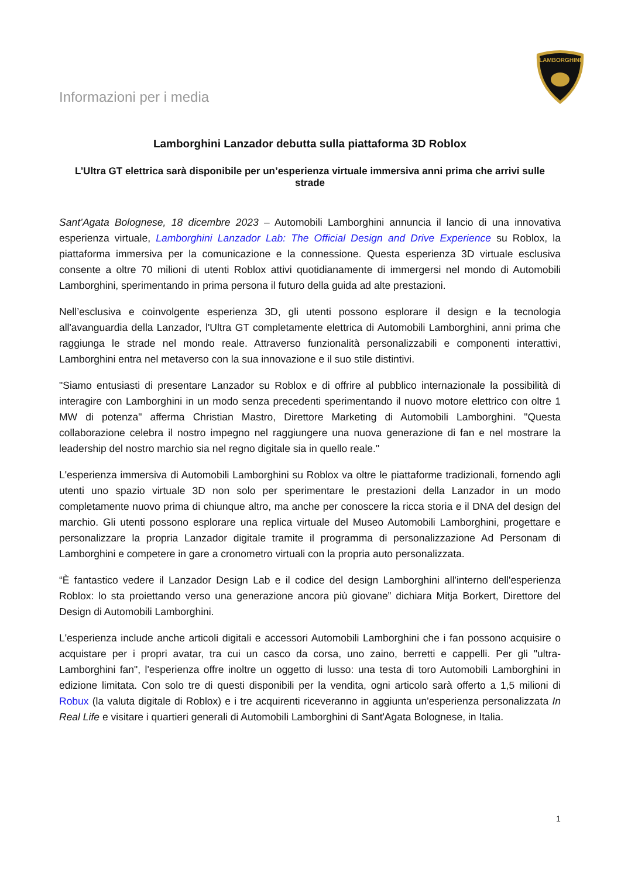Informazioni per i media
LAMBORGHINI
Lamborghini Lanzador debutta sulla piattaforma 3D Roblox
L’Ultra GT elettrica sarà disponibile per un’esperienza virtuale immersiva anni prima che arrivi sulle strade
Sant’Agata Bolognese, 18 dicembre 2023 – Automobili Lamborghini annuncia il lancio di una innovativa esperienza virtuale, Lamborghini Lanzador Lab: The Official Design and Drive Experience su Roblox, la piattaforma immersiva per la comunicazione e la connessione. Questa esperienza 3D virtuale esclusiva consente a oltre 70 milioni di utenti Roblox attivi quotidianamente di immergersi nel mondo di Automobili Lamborghini, sperimentando in prima persona il futuro della guida ad alte prestazioni.
Nell’esclusiva e coinvolgente esperienza 3D, gli utenti possono esplorare il design e la tecnologia all'avanguardia della Lanzador, l'Ultra GT completamente elettrica di Automobili Lamborghini, anni prima che raggiunga le strade nel mondo reale. Attraverso funzionalità personalizzabili e componenti interattivi, Lamborghini entra nel metaverso con la sua innovazione e il suo stile distintivi.
"Siamo entusiasti di presentare Lanzador su Roblox e di offrire al pubblico internazionale la possibilità di interagire con Lamborghini in un modo senza precedenti sperimentando il nuovo motore elettrico con oltre 1 MW di potenza" afferma Christian Mastro, Direttore Marketing di Automobili Lamborghini. "Questa collaborazione celebra il nostro impegno nel raggiungere una nuova generazione di fan e nel mostrare la leadership del nostro marchio sia nel regno digitale sia in quello reale."
L'esperienza immersiva di Automobili Lamborghini su Roblox va oltre le piattaforme tradizionali, fornendo agli utenti uno spazio virtuale 3D non solo per sperimentare le prestazioni della Lanzador in un modo completamente nuovo prima di chiunque altro, ma anche per conoscere la ricca storia e il DNA del design del marchio. Gli utenti possono esplorare una replica virtuale del Museo Automobili Lamborghini, progettare e personalizzare la propria Lanzador digitale tramite il programma di personalizzazione Ad Personam di Lamborghini e competere in gare a cronometro virtuali con la propria auto personalizzata.
“È fantastico vedere il Lanzador Design Lab e il codice del design Lamborghini all'interno dell'esperienza Roblox: lo sta proiettando verso una generazione ancora più giovane” dichiara Mitja Borkert, Direttore del Design di Automobili Lamborghini.
L'esperienza include anche articoli digitali e accessori Automobili Lamborghini che i fan possono acquisire o acquistare per i propri avatar, tra cui un casco da corsa, uno zaino, berretti e cappelli. Per gli "ultra-Lamborghini fan", l'esperienza offre inoltre un oggetto di lusso: una testa di toro Automobili Lamborghini in edizione limitata. Con solo tre di questi disponibili per la vendita, ogni articolo sarà offerto a 1,5 milioni di Robux (la valuta digitale di Roblox) e i tre acquirenti riceveranno in aggiunta un'esperienza personalizzata In Real Life e visitare i quartieri generali di Automobili Lamborghini di Sant'Agata Bolognese, in Italia.
1